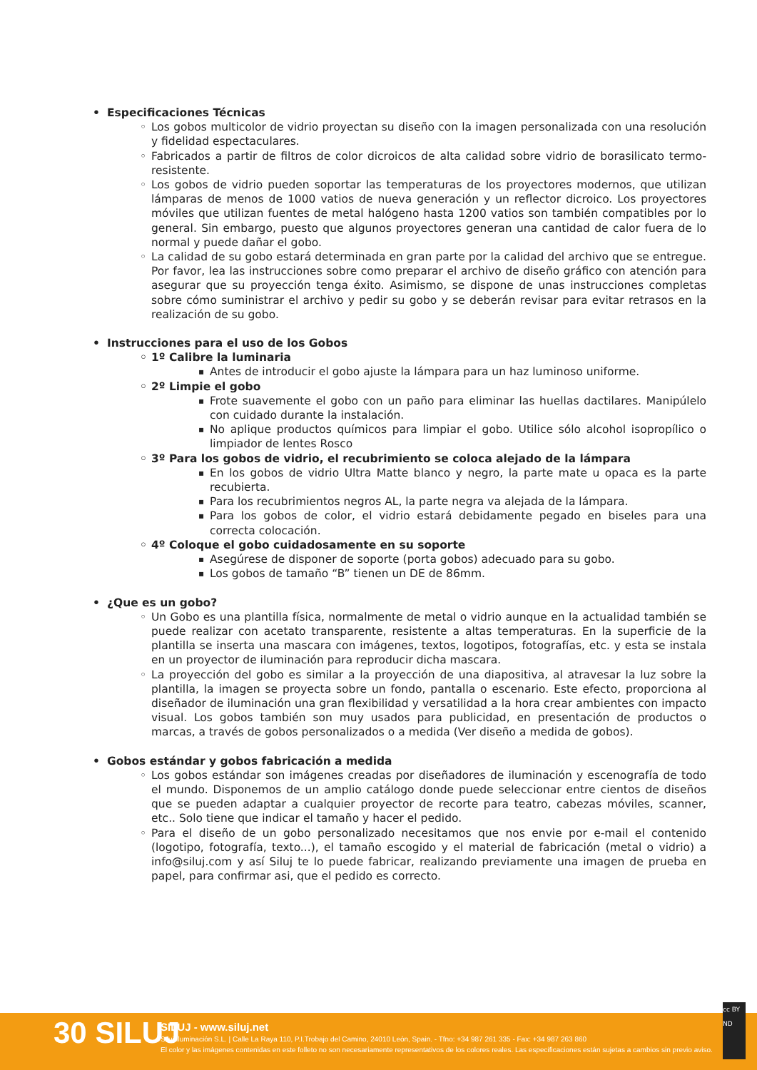Especificaciones Técnicas
Los gobos multicolor de vidrio proyectan su diseño con la imagen personalizada con una resolución y fidelidad espectaculares.
Fabricados a partir de filtros de color dicroicos de alta calidad sobre vidrio de borasilicato termo-resistente.
Los gobos de vidrio pueden soportar las temperaturas de los proyectores modernos, que utilizan lámparas de menos de 1000 vatios de nueva generación y un reflector dicroico. Los proyectores móviles que utilizan fuentes de metal halógeno hasta 1200 vatios son también compatibles por lo general. Sin embargo, puesto que algunos proyectores generan una cantidad de calor fuera de lo normal y puede dañar el gobo.
La calidad de su gobo estará determinada en gran parte por la calidad del archivo que se entregue. Por favor, lea las instrucciones sobre como preparar el archivo de diseño gráfico con atención para asegurar que su proyección tenga éxito. Asimismo, se dispone de unas instrucciones completas sobre cómo suministrar el archivo y pedir su gobo y se deberán revisar para evitar retrasos en la realización de su gobo.
Instrucciones para el uso de los Gobos
1º Calibre la luminaria
Antes de introducir el gobo ajuste la lámpara para un haz luminoso uniforme.
2º Limpie el gobo
Frote suavemente el gobo con un paño para eliminar las huellas dactilares. Manipúlelo con cuidado durante la instalación.
No aplique productos químicos para limpiar el gobo. Utilice sólo alcohol isopropílico o limpiador de lentes Rosco
3º Para los gobos de vidrio, el recubrimiento se coloca alejado de la lámpara
En los gobos de vidrio Ultra Matte blanco y negro, la parte mate u opaca es la parte recubierta.
Para los recubrimientos negros AL, la parte negra va alejada de la lámpara.
Para los gobos de color, el vidrio estará debidamente pegado en biseles para una correcta colocación.
4º Coloque el gobo cuidadosamente en su soporte
Asegúrese de disponer de soporte (porta gobos) adecuado para su gobo.
Los gobos de tamaño “B” tienen un DE de 86mm.
¿Que es un gobo?
Un Gobo es una plantilla física, normalmente de metal o vidrio aunque en la actualidad también se puede realizar con acetato transparente, resistente a altas temperaturas. En la superficie de la plantilla se inserta una mascara con imágenes, textos, logotipos, fotografías, etc. y esta se instala en un proyector de iluminación para reproducir dicha mascara.
La proyección del gobo es similar a la proyección de una diapositiva, al atravesar la luz sobre la plantilla, la imagen se proyecta sobre un fondo, pantalla o escenario. Este efecto, proporciona al diseñador de iluminación una gran flexibilidad y versatilidad a la hora crear ambientes con impacto visual. Los gobos también son muy usados para publicidad, en presentación de productos o marcas, a través de gobos personalizados o a medida (Ver diseño a medida de gobos).
Gobos estándar y gobos fabricación a medida
Los gobos estándar son imágenes creadas por diseñadores de iluminación y escenografía de todo el mundo. Disponemos de un amplio catálogo donde puede seleccionar entre cientos de diseños que se pueden adaptar a cualquier proyector de recorte para teatro, cabezas móviles, scanner, etc.. Solo tiene que indicar el tamaño y hacer el pedido.
Para el diseño de un gobo personalizado necesitamos que nos envie por e-mail el contenido (logotipo, fotografía, texto...), el tamaño escogido y el material de fabricación (metal o vidrio) a info@siluj.com y así Siluj te lo puede fabricar, realizando previamente una imagen de prueba en papel, para confirmar asi, que el pedido es correcto.
30 SILUJ
SILUJ - www.siluj.net
Siluj Iluminación S.L. | Calle La Raya 110, P.I.Trobajo del Camino, 24010 León, Spain. - Tfno: +34 987 261 335 - Fax: +34 987 263 860
El color y las imágenes contenidas en este folleto no son necesariamente representativos de los colores reales. Las especificaciones están sujetas a cambios sin previo aviso.
cc BY ND